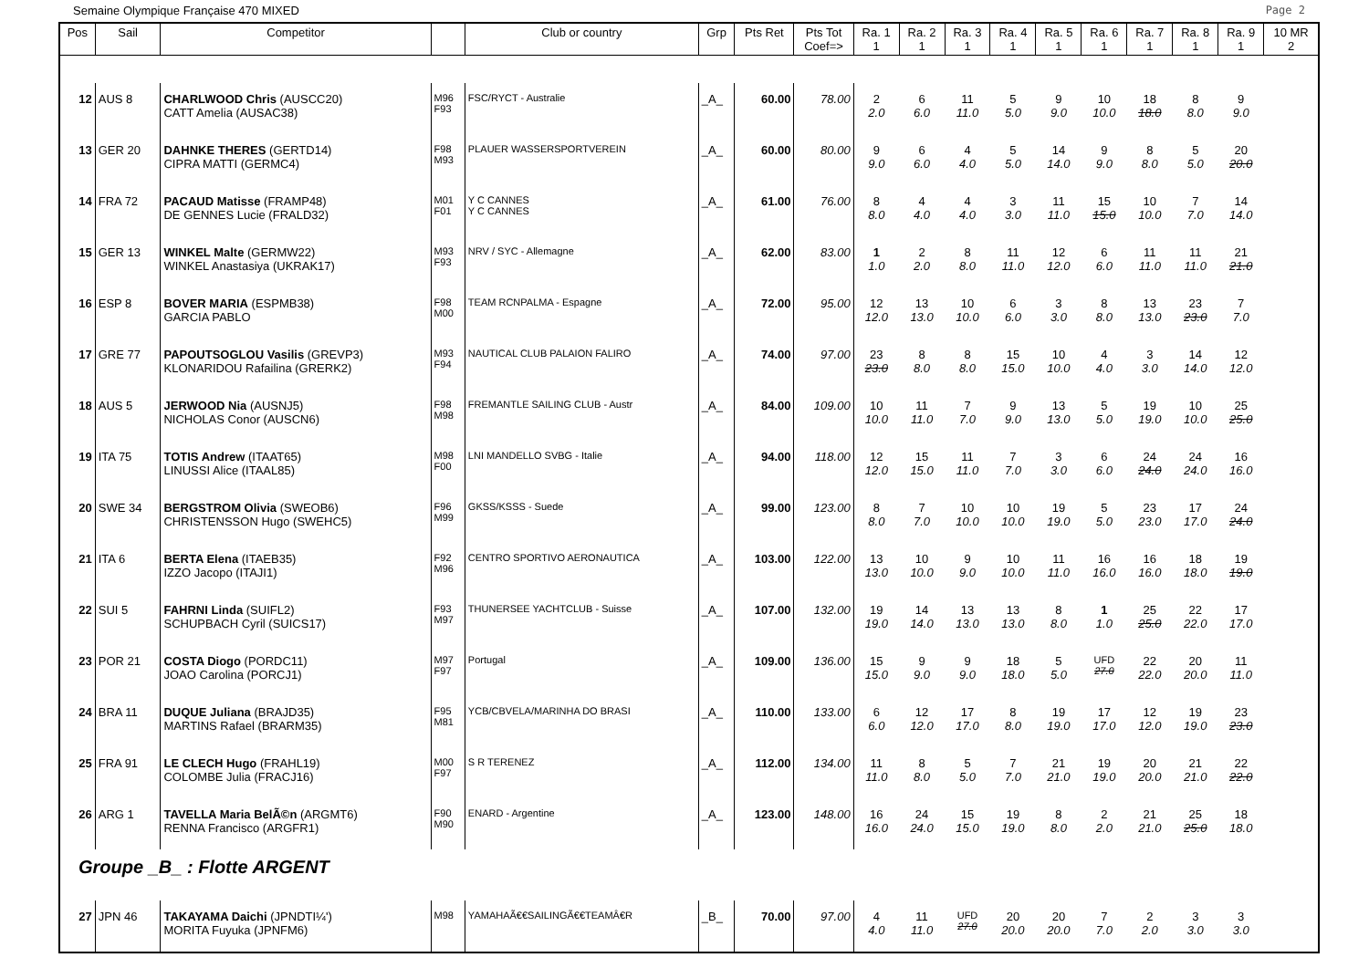Semaine Olympique Française 470 MIXED Page 2
| Pos | Sail | Competitor | | Club or country | Grp | Pts Ret | Pts Tot Coef=> | Ra. 1 1 | Ra. 2 1 | Ra. 3 1 | Ra. 4 1 | Ra. 5 1 | Ra. 6 1 | Ra. 7 1 | Ra. 8 1 | Ra. 9 1 | 10 MR 2 |
| --- | --- | --- | --- | --- | --- | --- | --- | --- | --- | --- | --- | --- | --- | --- | --- | --- | --- |
| 12 | AUS 8 | CHARLWOOD Chris (AUSCC20) CATT Amelia (AUSAC38) | M96 F93 | FSC/RYCT - Australie | _A_ | 60.00 | 78.00 | 2 2.0 | 6 6.0 | 11 11.0 | 5 5.0 | 9 9.0 | 10 10.0 | 18 18.0 | 8 8.0 | 9 9.0 | |
| 13 | GER 20 | DAHNKE THERES (GERTD14) CIPRA MATTI (GERMC4) | F98 M93 | PLAUER WASSERSPORTVEREIN | _A_ | 60.00 | 80.00 | 9 9.0 | 6 6.0 | 4 4.0 | 5 5.0 | 14 14.0 | 9 9.0 | 8 8.0 | 5 5.0 | 20 20.0 | |
| 14 | FRA 72 | PACAUD Matisse (FRAMP48) DE GENNES Lucie (FRALD32) | M01 F01 | Y C CANNES Y C CANNES | _A_ | 61.00 | 76.00 | 8 8.0 | 4 4.0 | 4 4.0 | 3 3.0 | 11 11.0 | 15 15.0 | 10 10.0 | 7 7.0 | 14 14.0 | |
| 15 | GER 13 | WINKEL Malte (GERMW22) WINKEL Anastasiya (UKRAK17) | M93 F93 | NRV / SYC - Allemagne | _A_ | 62.00 | 83.00 | 1 1.0 | 2 2.0 | 8 8.0 | 11 11.0 | 12 12.0 | 6 6.0 | 11 11.0 | 11 11.0 | 21 21.0 | |
| 16 | ESP 8 | BOVER MARIA (ESPMB38) GARCIA PABLO | F98 M00 | TEAM RCNPALMA - Espagne | _A_ | 72.00 | 95.00 | 12 12.0 | 13 13.0 | 10 10.0 | 6 6.0 | 3 3.0 | 8 8.0 | 13 13.0 | 23 23.0 | 7 7.0 | |
| 17 | GRE 77 | PAPOUTSOGLOU Vasilis (GREVP3) KLONARIDOU Rafailina (GRERK2) | M93 F94 | NAUTICAL CLUB PALAION FALIRO | _A_ | 74.00 | 97.00 | 23 23.0 | 8 8.0 | 8 8.0 | 15 15.0 | 10 10.0 | 4 4.0 | 3 3.0 | 14 14.0 | 12 12.0 | |
| 18 | AUS 5 | JERWOOD Nia (AUSNJ5) NICHOLAS Conor (AUSCN6) | F98 M98 | FREMANTLE SAILING CLUB - Austr | _A_ | 84.00 | 109.00 | 10 10.0 | 11 11.0 | 7 7.0 | 9 9.0 | 13 13.0 | 5 5.0 | 19 19.0 | 10 10.0 | 25 25.0 | |
| 19 | ITA 75 | TOTIS Andrew (ITAAT65) LINUSSI Alice (ITAAL85) | M98 F00 | LNI MANDELLO SVBG - Italie | _A_ | 94.00 | 118.00 | 12 12.0 | 15 15.0 | 11 11.0 | 7 7.0 | 3 3.0 | 6 6.0 | 24 24.0 | 24 24.0 | 16 16.0 | |
| 20 | SWE 34 | BERGSTROM Olivia (SWEOB6) CHRISTENSSON Hugo (SWEHC5) | F96 M99 | GKSS/KSSS - Suede | _A_ | 99.00 | 123.00 | 8 8.0 | 7 7.0 | 10 10.0 | 10 10.0 | 19 19.0 | 5 5.0 | 23 23.0 | 17 17.0 | 24 24.0 | |
| 21 | ITA 6 | BERTA Elena (ITAEB35) IZZO Jacopo (ITAJI1) | F92 M96 | CENTRO SPORTIVO AERONAUTICA | _A_ | 103.00 | 122.00 | 13 13.0 | 10 10.0 | 9 9.0 | 10 10.0 | 11 11.0 | 16 16.0 | 16 16.0 | 18 18.0 | 19 19.0 | |
| 22 | SUI 5 | FAHRNI Linda (SUIFL2) SCHUPBACH Cyril (SUICS17) | F93 M97 | THUNERSEE YACHTCLUB - Suisse | _A_ | 107.00 | 132.00 | 19 19.0 | 14 14.0 | 13 13.0 | 13 13.0 | 8 8.0 | 1 1.0 | 25 25.0 | 22 22.0 | 17 17.0 | |
| 23 | POR 21 | COSTA Diogo (PORDC11) JOAO Carolina (PORCJ1) | M97 F97 | Portugal | _A_ | 109.00 | 136.00 | 15 15.0 | 9 9.0 | 9 9.0 | 18 18.0 | 5 5.0 | UFD 27.0 | 22 22.0 | 20 20.0 | 11 11.0 | |
| 24 | BRA 11 | DUQUE Juliana (BRAJD35) MARTINS Rafael (BRARM35) | F95 M81 | YCB/CBVELA/MARINHA DO BRASI | _A_ | 110.00 | 133.00 | 6 6.0 | 12 12.0 | 17 17.0 | 8 8.0 | 19 19.0 | 17 17.0 | 12 12.0 | 19 19.0 | 23 23.0 | |
| 25 | FRA 91 | LE CLECH Hugo (FRAHL19) COLOMBE Julia (FRACJ16) | M00 F97 | S R TERENEZ | _A_ | 112.00 | 134.00 | 11 11.0 | 8 8.0 | 5 5.0 | 7 7.0 | 21 21.0 | 19 19.0 | 20 20.0 | 21 21.0 | 22 22.0 | |
| 26 | ARG 1 | TAVELLA Maria BelÃ©n (ARGMT6) RENNA Francisco (ARGFR1) | F90 M90 | ENARD - Argentine | _A_ | 123.00 | 148.00 | 16 16.0 | 24 24.0 | 15 15.0 | 19 19.0 | 8 8.0 | 2 2.0 | 21 21.0 | 25 25.0 | 18 18.0 | |
| Groupe _B_ : Flotte ARGENT | | | | | | | | | | | | | | | | | |
| 27 | JPN 46 | TAKAYAMA Daichi (JPNDTI¼') MORITA Fuyuka (JPNFM6) | M98 | YAMAHAÃ€€SAILINGÃ€€TEAMÂ€R | _B_ | 70.00 | 97.00 | 4 4.0 | 11 11.0 | UFD 27.0 | 20 20.0 | 20 20.0 | 7 7.0 | 2 2.0 | 3 3.0 | 3 3.0 | |